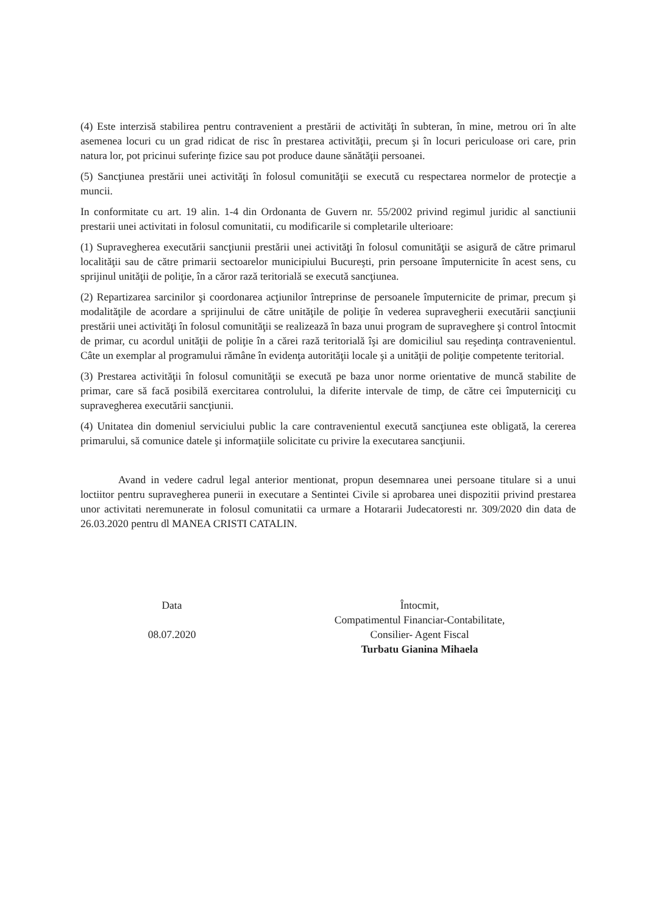(4) Este interzisă stabilirea pentru contravenient a prestării de activităţi în subteran, în mine, metrou ori în alte asemenea locuri cu un grad ridicat de risc în prestarea activităţii, precum şi în locuri periculoase ori care, prin natura lor, pot pricinui suferinţe fizice sau pot produce daune sănătăţii persoanei.
(5) Sancţiunea prestării unei activităţi în folosul comunităţii se execută cu respectarea normelor de protecţie a muncii.
In conformitate cu art. 19 alin. 1-4 din Ordonanta de Guvern nr. 55/2002 privind regimul juridic al sanctiunii prestarii unei activitati in folosul comunitatii, cu modificarile si completarile ulterioare:
(1) Supravegherea executării sancţiunii prestării unei activităţi în folosul comunităţii se asigură de către primarul localităţii sau de către primarii sectoarelor municipiului Bucureşti, prin persoane împuternicite în acest sens, cu sprijinul unităţii de poliţie, în a căror rază teritorială se execută sancţiunea.
(2) Repartizarea sarcinilor şi coordonarea acţiunilor întreprinse de persoanele împuternicite de primar, precum şi modalităţile de acordare a sprijinului de către unităţile de poliţie în vederea supravegherii executării sancţiunii prestării unei activităţi în folosul comunităţii se realizează în baza unui program de supraveghere şi control întocmit de primar, cu acordul unităţii de poliţie în a cărei rază teritorială îşi are domiciliul sau reşedinţa contravenientul. Câte un exemplar al programului rămâne în evidenţa autorităţii locale şi a unităţii de poliţie competente teritorial.
(3) Prestarea activităţii în folosul comunităţii se execută pe baza unor norme orientative de muncă stabilite de primar, care să facă posibilă exercitarea controlului, la diferite intervale de timp, de către cei împuterniciţi cu supravegherea executării sancţiunii.
(4) Unitatea din domeniul serviciului public la care contravenientul execută sancţiunea este obligată, la cererea primarului, să comunice datele şi informaţiile solicitate cu privire la executarea sancţiunii.
Avand in vedere cadrul legal anterior mentionat, propun desemnarea unei persoane titulare si a unui loctiitor pentru supravegherea punerii in executare a Sentintei Civile si aprobarea unei dispozitii privind prestarea unor activitati neremunerate in folosul comunitatii ca urmare a Hotararii Judecatoresti nr. 309/2020 din data de 26.03.2020 pentru dl MANEA CRISTI CATALIN.
Data
08.07.2020
Întocmit,
Compatimentul Financiar-Contabilitate,
Consilier- Agent Fiscal
Turbatu Gianina Mihaela